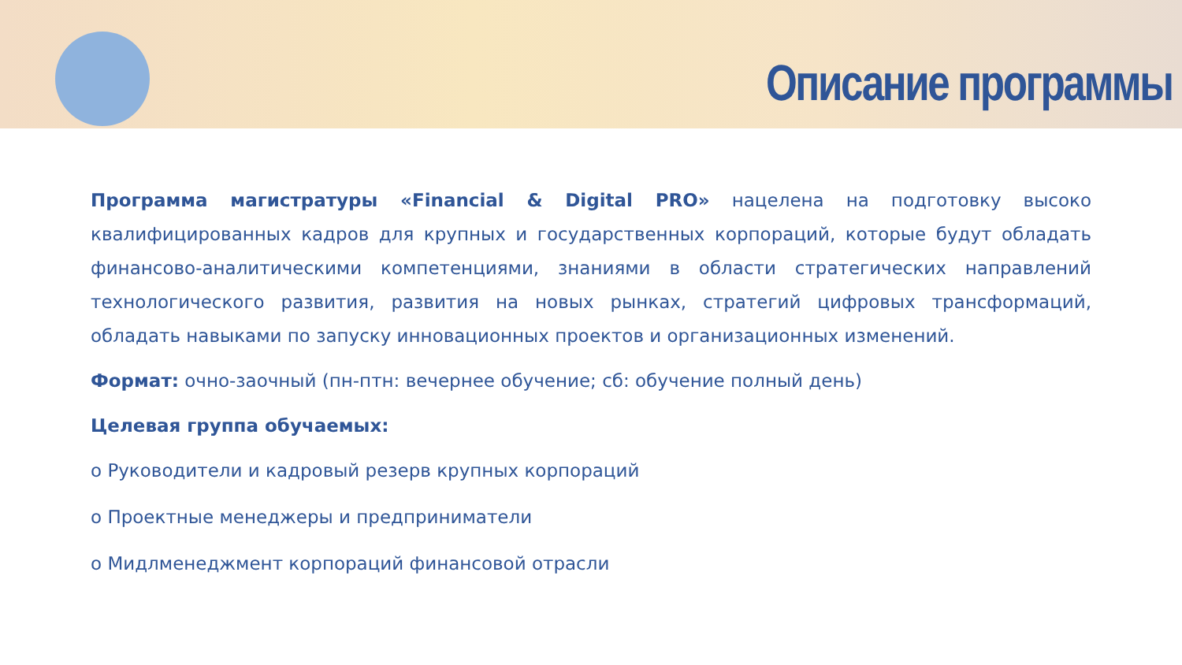Описание программы
Программа магистратуры «Financial & Digital PRO» нацелена на подготовку высоко квалифицированных кадров для крупных и государственных корпораций, которые будут обладать финансово-аналитическими компетенциями, знаниями в области стратегических направлений технологического развития, развития на новых рынках, стратегий цифровых трансформаций, обладать навыками по запуску инновационных проектов и организационных изменений.
Формат: очно-заочный (пн-птн: вечернее обучение; сб: обучение полный день)
Целевая группа обучаемых:
o Руководители и кадровый резерв крупных корпораций
o Проектные менеджеры и предприниматели
o Мидлменеджмент корпораций финансовой отрасли